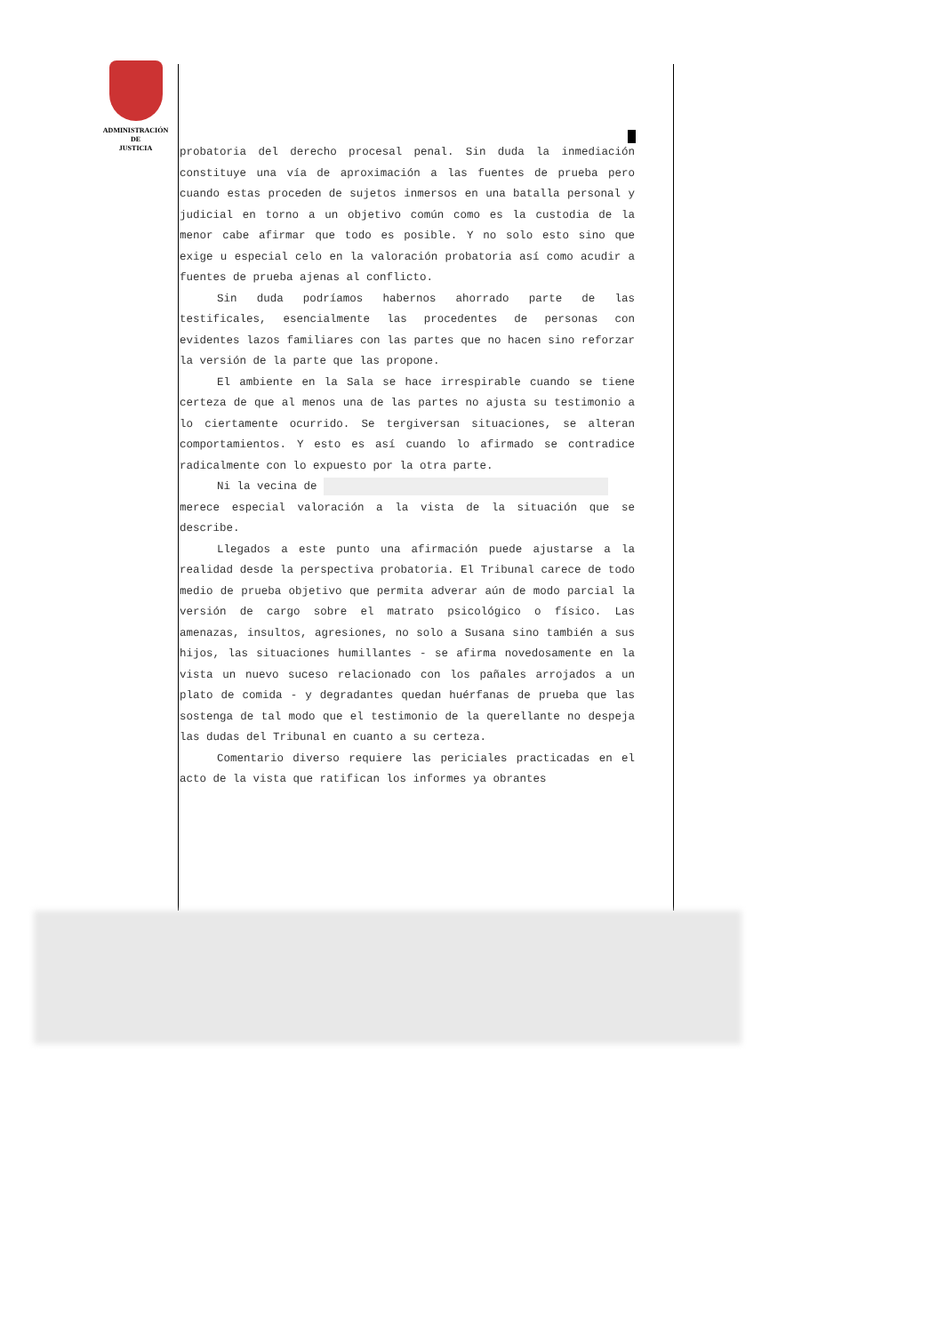ADMINISTRACIÓN
DE
JUSTICIA
probatoria del derecho procesal penal. Sin duda la inmediación constituye una vía de aproximación a las fuentes de prueba pero cuando estas proceden de sujetos inmersos en una batalla personal y judicial en torno a un objetivo común como es la custodia de la menor cabe afirmar que todo es posible. Y no solo esto sino que exige u especial celo en la valoración probatoria así como acudir a fuentes de prueba ajenas al conflicto.
Sin duda podríamos habernos ahorrado parte de las testificales, esencialmente las procedentes de personas con evidentes lazos familiares con las partes que no hacen sino reforzar la versión de la parte que las propone.
El ambiente en la Sala se hace irrespirable cuando se tiene certeza de que al menos una de las partes no ajusta su testimonio a lo ciertamente ocurrido. Se tergiversan situaciones, se alteran comportamientos. Y esto es así cuando lo afirmado se contradice radicalmente con lo expuesto por la otra parte.
Ni la vecina de
merece especial valoración a la vista de la situación que se describe.
Llegados a este punto una afirmación puede ajustarse a la realidad desde la perspectiva probatoria. El Tribunal carece de todo medio de prueba objetivo que permita adverar aún de modo parcial la versión de cargo sobre el matrato psicológico o físico. Las amenazas, insultos, agresiones, no solo a Susana sino también a sus hijos, las situaciones humillantes - se afirma novedosamente en la vista un nuevo suceso relacionado con los pañales arrojados a un plato de comida - y degradantes quedan huérfanas de prueba que las sostenga de tal modo que el testimonio de la querellante no despeja las dudas del Tribunal en cuanto a su certeza.
Comentario diverso requiere las periciales practicadas en el acto de la vista que ratifican los informes ya obrantes